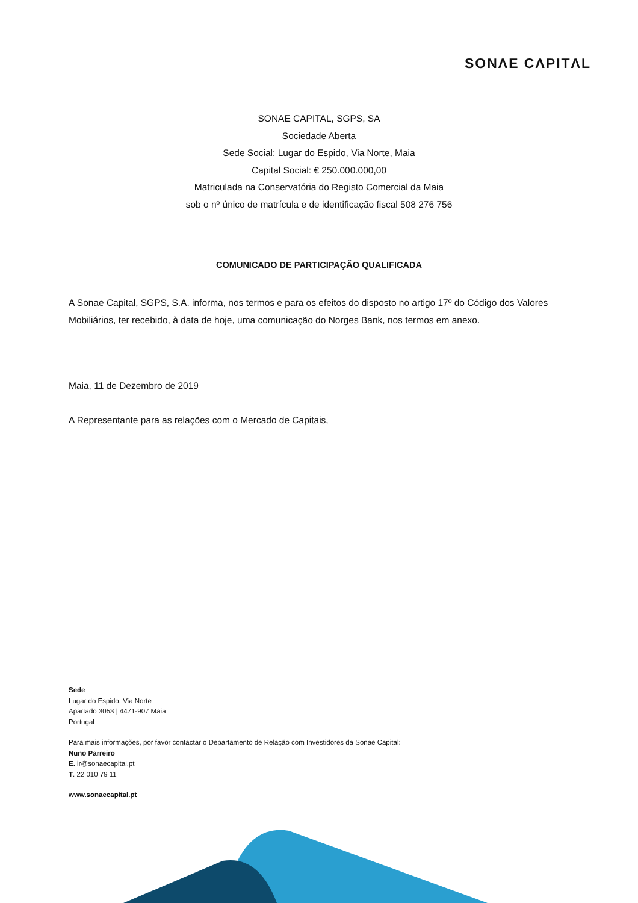SONΛE CΛPITΛL
SONAE CAPITAL, SGPS, SA
Sociedade Aberta
Sede Social: Lugar do Espido, Via Norte, Maia
Capital Social: € 250.000.000,00
Matriculada na Conservatória do Registo Comercial da Maia
sob o nº único de matrícula e de identificação fiscal 508 276 756
COMUNICADO DE PARTICIPAÇÃO QUALIFICADA
A Sonae Capital, SGPS, S.A. informa, nos termos e para os efeitos do disposto no artigo 17º do Código dos Valores Mobiliários, ter recebido, à data de hoje, uma comunicação do Norges Bank, nos termos em anexo.
Maia, 11 de Dezembro de 2019
A Representante para as relações com o Mercado de Capitais,
Sede
Lugar do Espido, Via Norte
Apartado 3053 | 4471-907 Maia
Portugal
Para mais informações, por favor contactar o Departamento de Relação com Investidores da Sonae Capital:
Nuno Parreiro
E. ir@sonaecapital.pt
T. 22 010 79 11
www.sonaecapital.pt